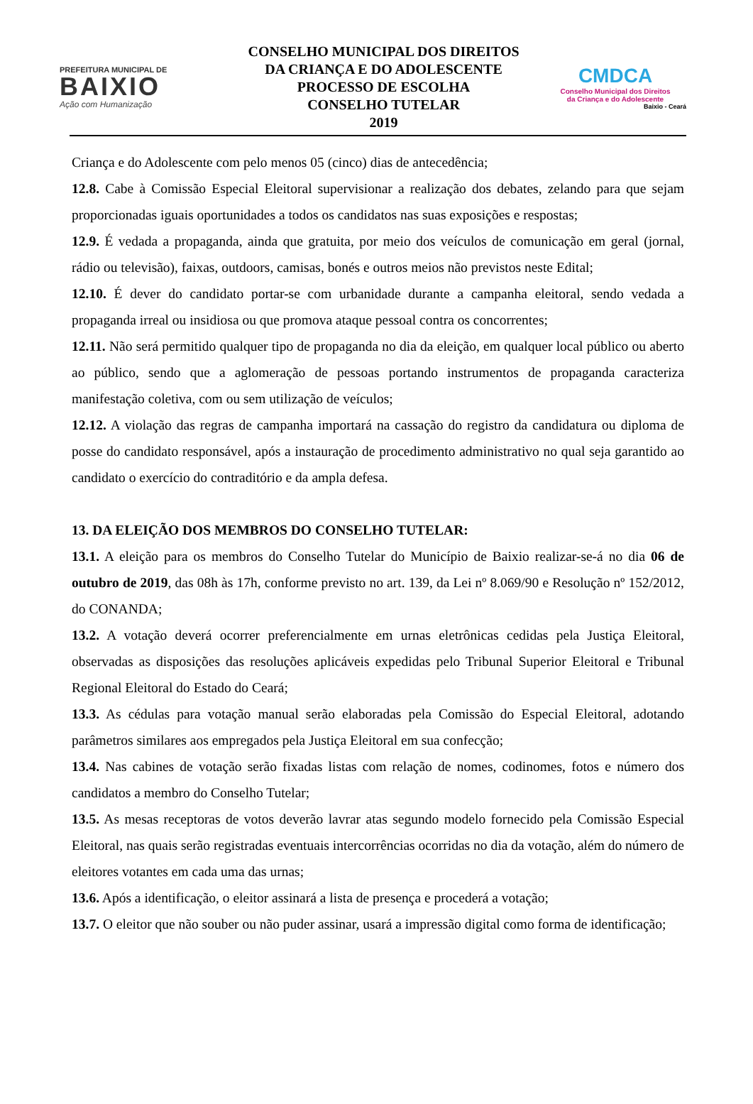PREFEITURA MUNICIPAL DE
BAIXIO
Ação com Humanização
CONSELHO MUNICIPAL DOS DIREITOS
DA CRIANÇA E DO ADOLESCENTE
PROCESSO DE ESCOLHA
CONSELHO TUTELAR
2019
CMDCA
Conselho Municipal dos Direitos
da Criança e do Adolescente
Baixio - Ceará
Criança e do Adolescente com pelo menos 05 (cinco) dias de antecedência;
12.8. Cabe à Comissão Especial Eleitoral supervisionar a realização dos debates, zelando para que sejam proporcionadas iguais oportunidades a todos os candidatos nas suas exposições e respostas;
12.9. É vedada a propaganda, ainda que gratuita, por meio dos veículos de comunicação em geral (jornal, rádio ou televisão), faixas, outdoors, camisas, bonés e outros meios não previstos neste Edital;
12.10. É dever do candidato portar-se com urbanidade durante a campanha eleitoral, sendo vedada a propaganda irreal ou insidiosa ou que promova ataque pessoal contra os concorrentes;
12.11. Não será permitido qualquer tipo de propaganda no dia da eleição, em qualquer local público ou aberto ao público, sendo que a aglomeração de pessoas portando instrumentos de propaganda caracteriza manifestação coletiva, com ou sem utilização de veículos;
12.12. A violação das regras de campanha importará na cassação do registro da candidatura ou diploma de posse do candidato responsável, após a instauração de procedimento administrativo no qual seja garantido ao candidato o exercício do contraditório e da ampla defesa.
13. DA ELEIÇÃO DOS MEMBROS DO CONSELHO TUTELAR:
13.1. A eleição para os membros do Conselho Tutelar do Município de Baixio realizar-se-á no dia 06 de outubro de 2019, das 08h às 17h, conforme previsto no art. 139, da Lei nº 8.069/90 e Resolução nº 152/2012, do CONANDA;
13.2. A votação deverá ocorrer preferencialmente em urnas eletrônicas cedidas pela Justiça Eleitoral, observadas as disposições das resoluções aplicáveis expedidas pelo Tribunal Superior Eleitoral e Tribunal Regional Eleitoral do Estado do Ceará;
13.3. As cédulas para votação manual serão elaboradas pela Comissão do Especial Eleitoral, adotando parâmetros similares aos empregados pela Justiça Eleitoral em sua confecção;
13.4. Nas cabines de votação serão fixadas listas com relação de nomes, codinomes, fotos e número dos candidatos a membro do Conselho Tutelar;
13.5. As mesas receptoras de votos deverão lavrar atas segundo modelo fornecido pela Comissão Especial Eleitoral, nas quais serão registradas eventuais intercorrências ocorridas no dia da votação, além do número de eleitores votantes em cada uma das urnas;
13.6. Após a identificação, o eleitor assinará a lista de presença e procederá a votação;
13.7. O eleitor que não souber ou não puder assinar, usará a impressão digital como forma de identificação;